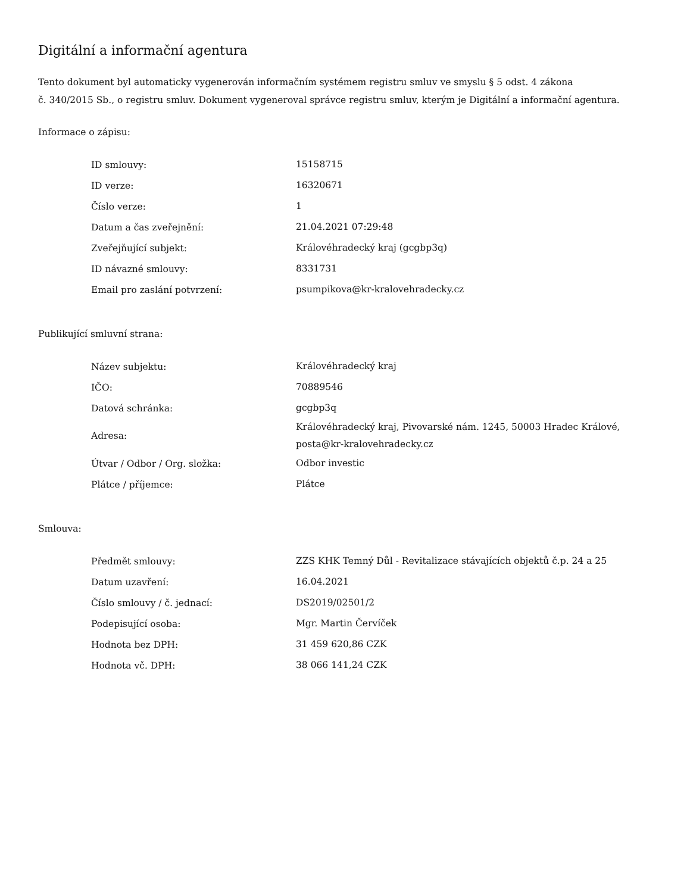Digitální a informační agentura
Tento dokument byl automaticky vygenerován informačním systémem registru smluv ve smyslu § 5 odst. 4 zákona
č. 340/2015 Sb., o registru smluv. Dokument vygeneroval správce registru smluv, kterým je Digitální a informační agentura.
Informace o zápisu:
| ID smlouvy: | 15158715 |
| ID verze: | 16320671 |
| Číslo verze: | 1 |
| Datum a čas zveřejnění: | 21.04.2021 07:29:48 |
| Zveřejňující subjekt: | Královéhradecký kraj (gcgbp3q) |
| ID návazné smlouvy: | 8331731 |
| Email pro zaslání potvrzení: | psumpikova@kr-kralovehradecky.cz |
Publikující smluvní strana:
| Název subjektu: | Královéhradecký kraj |
| IČO: | 70889546 |
| Datová schránka: | gcgbp3q |
| Adresa: | Královéhradecký kraj, Pivovarské nám. 1245, 50003 Hradec Králové, posta@kr-kralovehradecky.cz |
| Útvar / Odbor / Org. složka: | Odbor investic |
| Plátce / příjemce: | Plátce |
Smlouva:
| Předmět smlouvy: | ZZS KHK Temný Důl - Revitalizace stávajících objektů č.p. 24 a 25 |
| Datum uzavření: | 16.04.2021 |
| Číslo smlouvy / č. jednací: | DS2019/02501/2 |
| Podepisující osoba: | Mgr. Martin Červíček |
| Hodnota bez DPH: | 31 459 620,86 CZK |
| Hodnota vč. DPH: | 38 066 141,24 CZK |